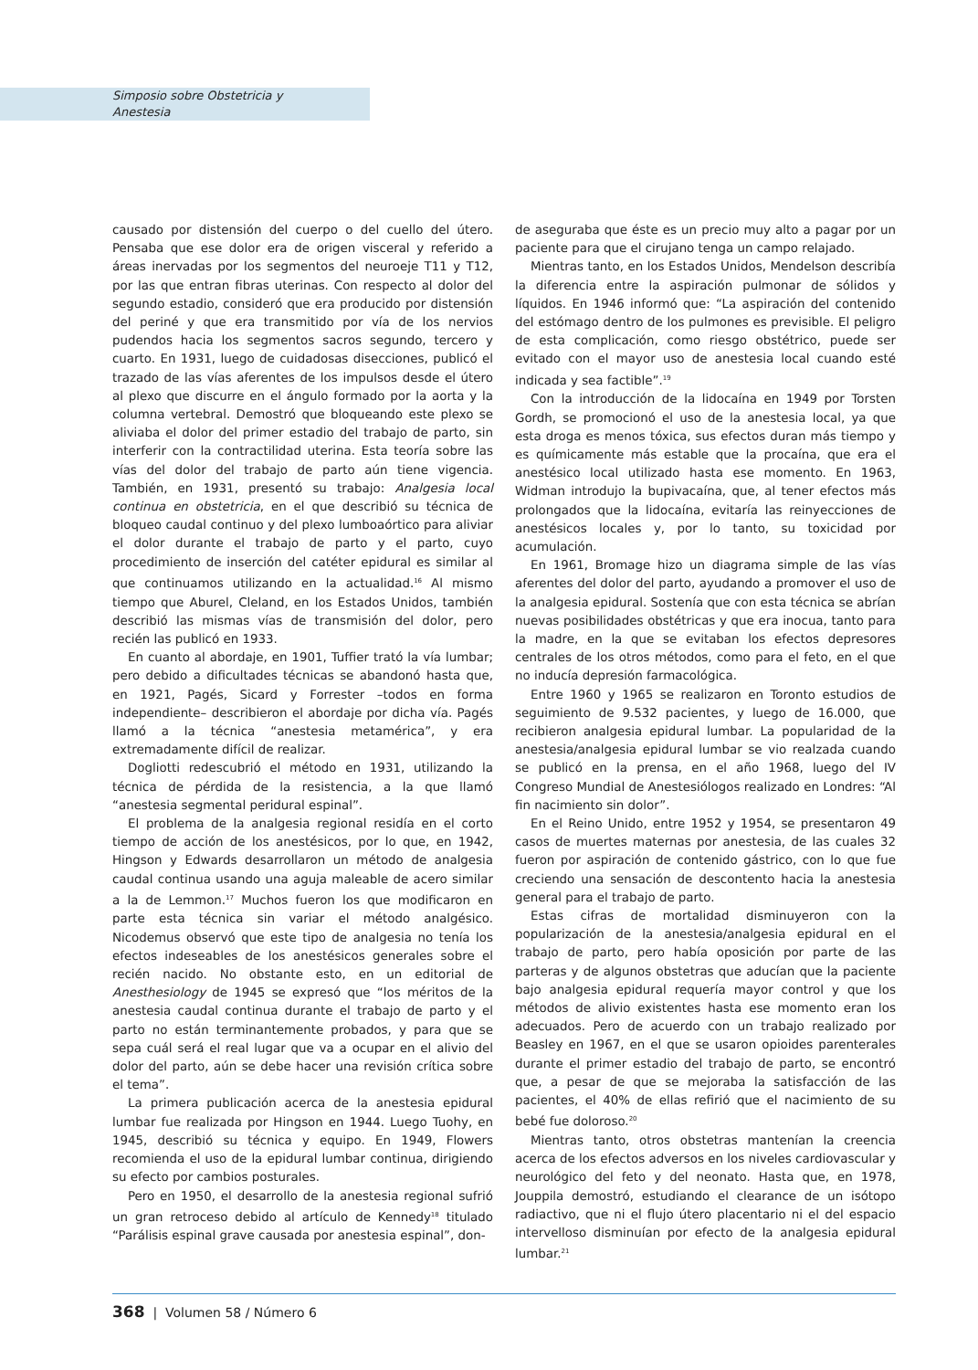Simposio sobre Obstetricia y
Anestesia
causado por distensión del cuerpo o del cuello del útero. Pensaba que ese dolor era de origen visceral y referido a áreas inervadas por los segmentos del neuroeje T11 y T12, por las que entran fibras uterinas. Con respecto al dolor del segundo estadio, consideró que era producido por distensión del periné y que era transmitido por vía de los nervios pudendos hacia los segmentos sacros segundo, tercero y cuarto. En 1931, luego de cuidadosas disecciones, publicó el trazado de las vías aferentes de los impulsos desde el útero al plexo que discurre en el ángulo formado por la aorta y la columna vertebral. Demostró que bloqueando este plexo se aliviaba el dolor del primer estadio del trabajo de parto, sin interferir con la contractilidad uterina. Esta teoría sobre las vías del dolor del trabajo de parto aún tiene vigencia. También, en 1931, presentó su trabajo: Analgesia local continua en obstetricia, en el que describió su técnica de bloqueo caudal continuo y del plexo lumboaórtico para aliviar el dolor durante el trabajo de parto y el parto, cuyo procedimiento de inserción del catéter epidural es similar al que continuamos utilizando en la actualidad.<sup>16</sup> Al mismo tiempo que Aburel, Cleland, en los Estados Unidos, también describió las mismas vías de transmisión del dolor, pero recién las publicó en 1933.
En cuanto al abordaje, en 1901, Tuffier trató la vía lumbar; pero debido a dificultades técnicas se abandonó hasta que, en 1921, Pagés, Sicard y Forrester –todos en forma independiente– describieron el abordaje por dicha vía. Pagés llamó a la técnica “anestesia metamérica”, y era extremadamente difícil de realizar.
Dogliotti redescubrió el método en 1931, utilizando la técnica de pérdida de la resistencia, a la que llamó “anestesia segmental peridural espinal”.
El problema de la analgesia regional residía en el corto tiempo de acción de los anestésicos, por lo que, en 1942, Hingson y Edwards desarrollaron un método de analgesia caudal continua usando una aguja maleable de acero similar a la de Lemmon.<sup>17</sup> Muchos fueron los que modificaron en parte esta técnica sin variar el método analgésico. Nicodemus observó que este tipo de analgesia no tenía los efectos indeseables de los anestésicos generales sobre el recién nacido. No obstante esto, en un editorial de Anesthesiology de 1945 se expresó que “los méritos de la anestesia caudal continua durante el trabajo de parto y el parto no están terminantemente probados, y para que se sepa cuál será el real lugar que va a ocupar en el alivio del dolor del parto, aún se debe hacer una revisión crítica sobre el tema”.
La primera publicación acerca de la anestesia epidural lumbar fue realizada por Hingson en 1944. Luego Tuohy, en 1945, describió su técnica y equipo. En 1949, Flowers recomienda el uso de la epidural lumbar continua, dirigiendo su efecto por cambios posturales.
Pero en 1950, el desarrollo de la anestesia regional sufrió un gran retroceso debido al artículo de Kennedy<sup>18</sup> titulado “Parálisis espinal grave causada por anestesia espinal”, don-
de aseguraba que éste es un precio muy alto a pagar por un paciente para que el cirujano tenga un campo relajado.
Mientras tanto, en los Estados Unidos, Mendelson describía la diferencia entre la aspiración pulmonar de sólidos y líquidos. En 1946 informó que: “La aspiración del contenido del estómago dentro de los pulmones es previsible. El peligro de esta complicación, como riesgo obstétrico, puede ser evitado con el mayor uso de anestesia local cuando esté indicada y sea factible”.<sup>19</sup>
Con la introducción de la lidocaína en 1949 por Torsten Gordh, se promocionó el uso de la anestesia local, ya que esta droga es menos tóxica, sus efectos duran más tiempo y es químicamente más estable que la procaína, que era el anestésico local utilizado hasta ese momento. En 1963, Widman introdujo la bupivacaína, que, al tener efectos más prolongados que la lidocaína, evitaría las reinyecciones de anestésicos locales y, por lo tanto, su toxicidad por acumulación.
En 1961, Bromage hizo un diagrama simple de las vías aferentes del dolor del parto, ayudando a promover el uso de la analgesia epidural. Sostenía que con esta técnica se abrían nuevas posibilidades obstétricas y que era inocua, tanto para la madre, en la que se evitaban los efectos depresores centrales de los otros métodos, como para el feto, en el que no inducía depresión farmacológica.
Entre 1960 y 1965 se realizaron en Toronto estudios de seguimiento de 9.532 pacientes, y luego de 16.000, que recibieron analgesia epidural lumbar. La popularidad de la anestesia/analgesia epidural lumbar se vio realzada cuando se publicó en la prensa, en el año 1968, luego del IV Congreso Mundial de Anestesiólogos realizado en Londres: “Al fin nacimiento sin dolor”.
En el Reino Unido, entre 1952 y 1954, se presentaron 49 casos de muertes maternas por anestesia, de las cuales 32 fueron por aspiración de contenido gástrico, con lo que fue creciendo una sensación de descontento hacia la anestesia general para el trabajo de parto.
Estas cifras de mortalidad disminuyeron con la popularización de la anestesia/analgesia epidural en el trabajo de parto, pero había oposición por parte de las parteras y de algunos obstetras que aducían que la paciente bajo analgesia epidural requería mayor control y que los métodos de alivio existentes hasta ese momento eran los adecuados. Pero de acuerdo con un trabajo realizado por Beasley en 1967, en el que se usaron opioides parenterales durante el primer estadio del trabajo de parto, se encontró que, a pesar de que se mejoraba la satisfacción de las pacientes, el 40% de ellas refirió que el nacimiento de su bebé fue doloroso.<sup>20</sup>
Mientras tanto, otros obstetras mantenían la creencia acerca de los efectos adversos en los niveles cardiovascular y neurológico del feto y del neonato. Hasta que, en 1978, Jouppila demostró, estudiando el clearance de un isótopo radiactivo, que ni el flujo útero placentario ni el del espacio intervelloso disminuían por efecto de la analgesia epidural lumbar.<sup>21</sup>
368 | Volumen 58 / Número 6